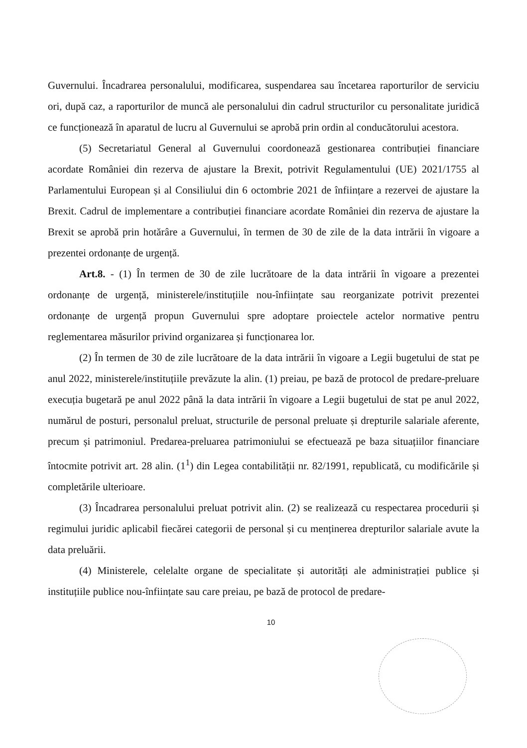Guvernului. Încadrarea personalului, modificarea, suspendarea sau încetarea raporturilor de serviciu ori, după caz, a raporturilor de muncă ale personalului din cadrul structurilor cu personalitate juridică ce funcționează în aparatul de lucru al Guvernului se aprobă prin ordin al conducătorului acestora.
(5) Secretariatul General al Guvernului coordonează gestionarea contribuției financiare acordate României din rezerva de ajustare la Brexit, potrivit Regulamentului (UE) 2021/1755 al Parlamentului European și al Consiliului din 6 octombrie 2021 de înființare a rezervei de ajustare la Brexit. Cadrul de implementare a contribuției financiare acordate României din rezerva de ajustare la Brexit se aprobă prin hotărâre a Guvernului, în termen de 30 de zile de la data intrării în vigoare a prezentei ordonanțe de urgență.
Art.8. - (1) În termen de 30 de zile lucrătoare de la data intrării în vigoare a prezentei ordonanțe de urgență, ministerele/instituțiile nou-înființate sau reorganizate potrivit prezentei ordonanțe de urgență propun Guvernului spre adoptare proiectele actelor normative pentru reglementarea măsurilor privind organizarea și funcționarea lor.
(2) În termen de 30 de zile lucrătoare de la data intrării în vigoare a Legii bugetului de stat pe anul 2022, ministerele/instituțiile prevăzute la alin. (1) preiau, pe bază de protocol de predare-preluare execuția bugetară pe anul 2022 până la data intrării în vigoare a Legii bugetului de stat pe anul 2022, numărul de posturi, personalul preluat, structurile de personal preluate și drepturile salariale aferente, precum și patrimoniul. Predarea-preluarea patrimoniului se efectuează pe baza situațiilor financiare întocmite potrivit art. 28 alin. (1<sup>1</sup>) din Legea contabilității nr. 82/1991, republicată, cu modificările și completările ulterioare.
(3) Încadrarea personalului preluat potrivit alin. (2) se realizează cu respectarea procedurii și regimului juridic aplicabil fiecărei categorii de personal și cu menținerea drepturilor salariale avute la data preluării.
(4) Ministerele, celelalte organe de specialitate și autorități ale administrației publice și instituțiile publice nou-înființate sau care preiau, pe bază de protocol de predare-
10